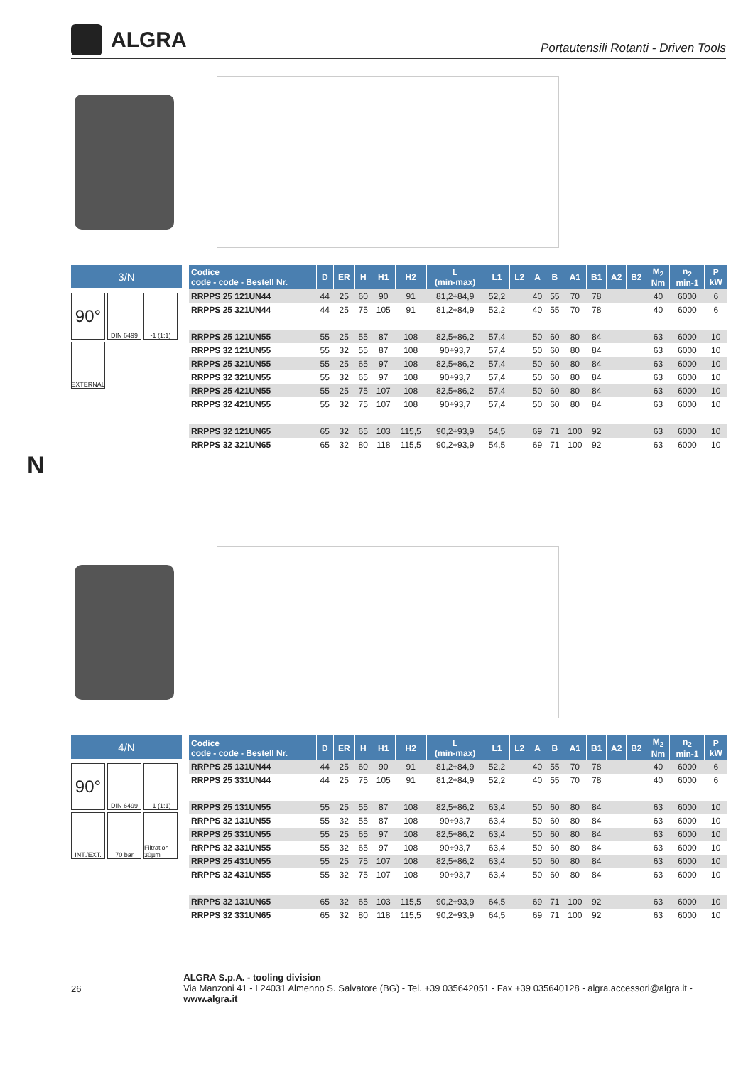ALGRA
Portautensili Rotanti - Driven Tools
3/N
90°
DIN 6499
-1 (1:1)
EXTERNAL
| Codice code - code - Bestell Nr. | D | ER | H | H1 | H2 | L (min-max) | L1 | L2 | A | B | A1 | B1 | A2 | B2 | M<sub>2</sub> Nm | n<sub>2</sub> min-1 | P kW |
| --- | --- | --- | --- | --- | --- | --- | --- | --- | --- | --- | --- | --- | --- | --- | --- | --- | --- |
| RRPPS 25 121UN44 | 44 | 25 | 60 | 90 | 91 | 81,2÷84,9 | 52,2 | | 40 | 55 | 70 | 78 | | | 40 | 6000 | 6 |
| RRPPS 25 321UN44 | 44 | 25 | 75 | 105 | 91 | 81,2÷84,9 | 52,2 | | 40 | 55 | 70 | 78 | | | 40 | 6000 | 6 |
| RRPPS 25 121UN55 | 55 | 25 | 55 | 87 | 108 | 82,5÷86,2 | 57,4 | | 50 | 60 | 80 | 84 | | | 63 | 6000 | 10 |
| RRPPS 32 121UN55 | 55 | 32 | 55 | 87 | 108 | 90÷93,7 | 57,4 | | 50 | 60 | 80 | 84 | | | 63 | 6000 | 10 |
| RRPPS 25 321UN55 | 55 | 25 | 65 | 97 | 108 | 82,5÷86,2 | 57,4 | | 50 | 60 | 80 | 84 | | | 63 | 6000 | 10 |
| RRPPS 32 321UN55 | 55 | 32 | 65 | 97 | 108 | 90÷93,7 | 57,4 | | 50 | 60 | 80 | 84 | | | 63 | 6000 | 10 |
| RRPPS 25 421UN55 | 55 | 25 | 75 | 107 | 108 | 82,5÷86,2 | 57,4 | | 50 | 60 | 80 | 84 | | | 63 | 6000 | 10 |
| RRPPS 32 421UN55 | 55 | 32 | 75 | 107 | 108 | 90÷93,7 | 57,4 | | 50 | 60 | 80 | 84 | | | 63 | 6000 | 10 |
| RRPPS 32 121UN65 | 65 | 32 | 65 | 103 | 115,5 | 90,2÷93,9 | 54,5 | | 69 | 71 | 100 | 92 | | | 63 | 6000 | 10 |
| RRPPS 32 321UN65 | 65 | 32 | 80 | 118 | 115,5 | 90,2÷93,9 | 54,5 | | 69 | 71 | 100 | 92 | | | 63 | 6000 | 10 |
N
4/N
90°
DIN 6499
-1 (1:1)
INT./EXT.
70 bar
Filtration 30µm
| Codice code - code - Bestell Nr. | D | ER | H | H1 | H2 | L (min-max) | L1 | L2 | A | B | A1 | B1 | A2 | B2 | M<sub>2</sub> Nm | n<sub>2</sub> min-1 | P kW |
| --- | --- | --- | --- | --- | --- | --- | --- | --- | --- | --- | --- | --- | --- | --- | --- | --- | --- |
| RRPPS 25 131UN44 | 44 | 25 | 60 | 90 | 91 | 81,2÷84,9 | 52,2 | | 40 | 55 | 70 | 78 | | | 40 | 6000 | 6 |
| RRPPS 25 331UN44 | 44 | 25 | 75 | 105 | 91 | 81,2÷84,9 | 52,2 | | 40 | 55 | 70 | 78 | | | 40 | 6000 | 6 |
| RRPPS 25 131UN55 | 55 | 25 | 55 | 87 | 108 | 82,5÷86,2 | 63,4 | | 50 | 60 | 80 | 84 | | | 63 | 6000 | 10 |
| RRPPS 32 131UN55 | 55 | 32 | 55 | 87 | 108 | 90÷93,7 | 63,4 | | 50 | 60 | 80 | 84 | | | 63 | 6000 | 10 |
| RRPPS 25 331UN55 | 55 | 25 | 65 | 97 | 108 | 82,5÷86,2 | 63,4 | | 50 | 60 | 80 | 84 | | | 63 | 6000 | 10 |
| RRPPS 32 331UN55 | 55 | 32 | 65 | 97 | 108 | 90÷93,7 | 63,4 | | 50 | 60 | 80 | 84 | | | 63 | 6000 | 10 |
| RRPPS 25 431UN55 | 55 | 25 | 75 | 107 | 108 | 82,5÷86,2 | 63,4 | | 50 | 60 | 80 | 84 | | | 63 | 6000 | 10 |
| RRPPS 32 431UN55 | 55 | 32 | 75 | 107 | 108 | 90÷93,7 | 63,4 | | 50 | 60 | 80 | 84 | | | 63 | 6000 | 10 |
| RRPPS 32 131UN65 | 65 | 32 | 65 | 103 | 115,5 | 90,2÷93,9 | 64,5 | | 69 | 71 | 100 | 92 | | | 63 | 6000 | 10 |
| RRPPS 32 331UN65 | 65 | 32 | 80 | 118 | 115,5 | 90,2÷93,9 | 64,5 | | 69 | 71 | 100 | 92 | | | 63 | 6000 | 10 |
26
ALGRA S.p.A. - tooling division
Via Manzoni 41 - I 24031 Almenno S. Salvatore (BG) - Tel. +39 035642051 - Fax +39 035640128 - algra.accessori@algra.it - www.algra.it